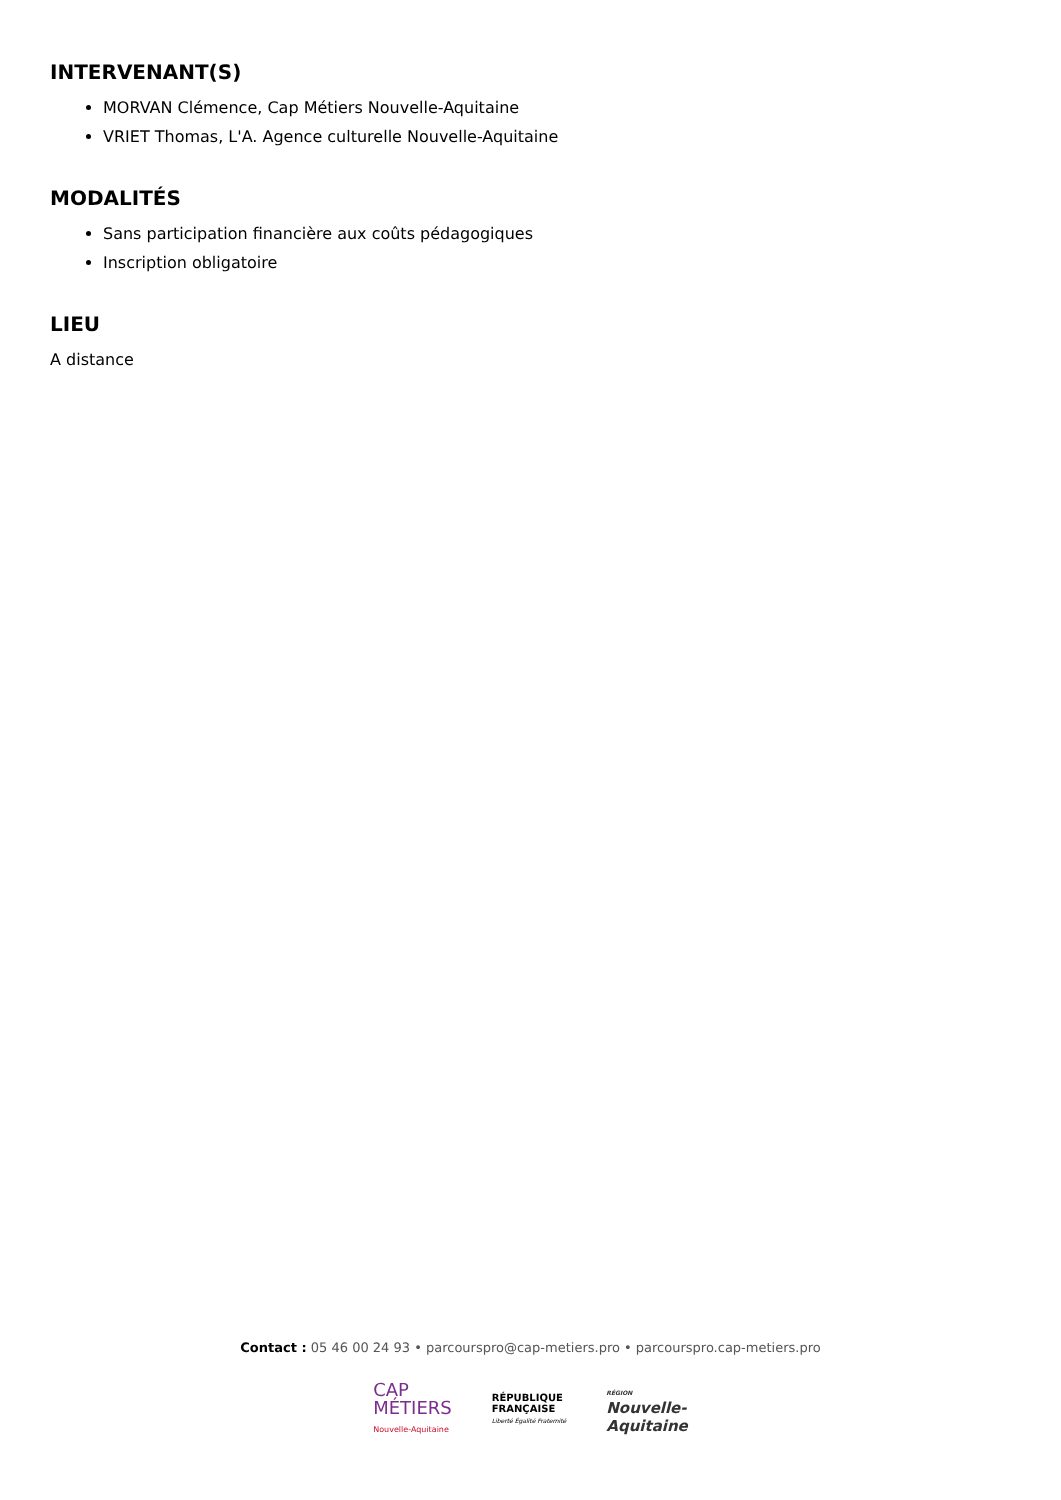INTERVENANT(S)
MORVAN Clémence, Cap Métiers Nouvelle-Aquitaine
VRIET Thomas, L'A. Agence culturelle Nouvelle-Aquitaine
MODALITÉS
Sans participation financière aux coûts pédagogiques
Inscription obligatoire
LIEU
A distance
Contact : 05 46 00 24 93 • parcourspro@cap-metiers.pro • parcourspro.cap-metiers.pro
CAP
MÉTIERS
Nouvelle-Aquitaine
RÉPUBLIQUE
FRANÇAISE
Liberté Égalité Fraternité
RÉGION
Nouvelle-
Aquitaine